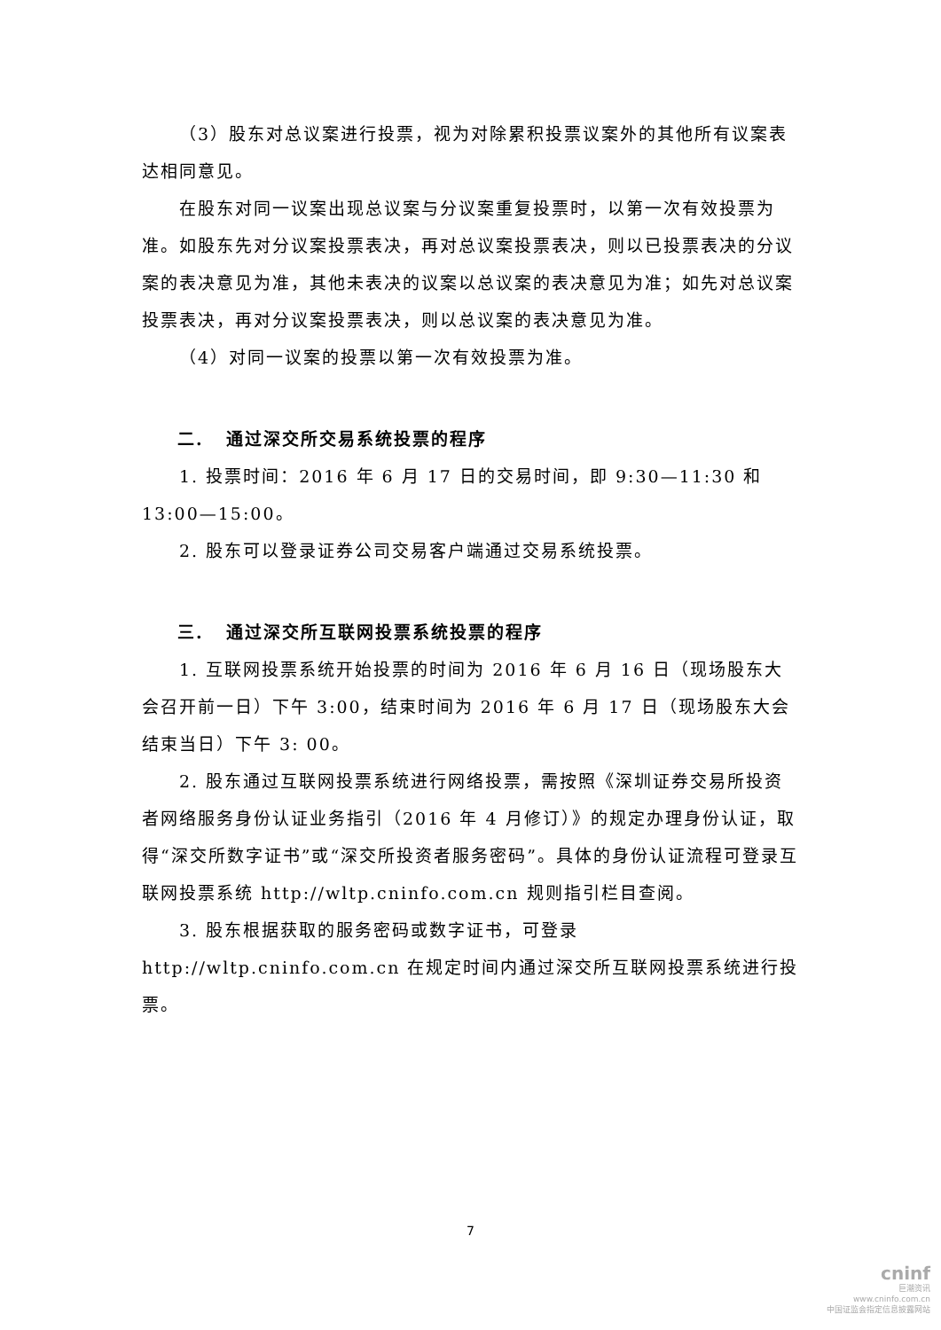（3）股东对总议案进行投票，视为对除累积投票议案外的其他所有议案表达相同意见。
在股东对同一议案出现总议案与分议案重复投票时，以第一次有效投票为准。如股东先对分议案投票表决，再对总议案投票表决，则以已投票表决的分议案的表决意见为准，其他未表决的议案以总议案的表决意见为准；如先对总议案投票表决，再对分议案投票表决，则以总议案的表决意见为准。
（4）对同一议案的投票以第一次有效投票为准。
二. 通过深交所交易系统投票的程序
1. 投票时间：2016 年 6 月 17 日的交易时间，即 9:30—11:30 和 13:00—15:00。
2. 股东可以登录证券公司交易客户端通过交易系统投票。
三. 通过深交所互联网投票系统投票的程序
1. 互联网投票系统开始投票的时间为 2016 年 6 月 16 日（现场股东大会召开前一日）下午 3:00，结束时间为 2016 年 6 月 17 日（现场股东大会结束当日）下午 3: 00。
2. 股东通过互联网投票系统进行网络投票，需按照《深圳证券交易所投资者网络服务身份认证业务指引（2016 年 4 月修订）》的规定办理身份认证，取得“深交所数字证书”或“深交所投资者服务密码”。具体的身份认证流程可登录互联网投票系统 http://wltp.cninfo.com.cn 规则指引栏目查阅。
3. 股东根据获取的服务密码或数字证书，可登录 http://wltp.cninfo.com.cn 在规定时间内通过深交所互联网投票系统进行投票。
7
cninf
巨潮资讯
www.cninfo.com.cn
中国证监会指定信息披露网站